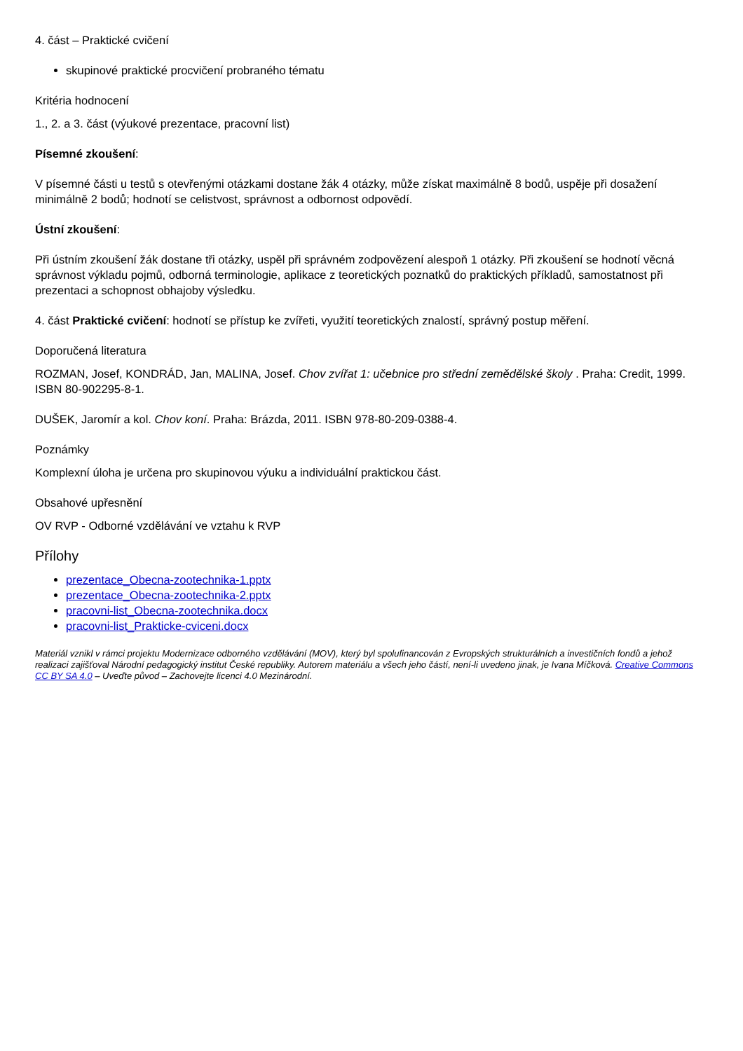4. část – Praktické cvičení
skupinové praktické procvičení probraného tématu
Kritéria hodnocení
1., 2. a 3. část (výukové prezentace, pracovní list)
Písemné zkoušení:
V písemné části u testů s otevřenými otázkami dostane žák 4 otázky, může získat maximálně 8 bodů, uspěje při dosažení minimálně 2 bodů; hodnotí se celistvost, správnost a odbornost odpovědí.
Ústní zkoušení:
Při ústním zkoušení žák dostane tři otázky, uspěl při správném zodpovězení alespoň 1 otázky. Při zkoušení se hodnotí věcná správnost výkladu pojmů, odborná terminologie, aplikace z teoretických poznatků do praktických příkladů, samostatnost při prezentaci a schopnost obhajoby výsledku.
4. část Praktické cvičení: hodnotí se přístup ke zvířeti, využití teoretických znalostí, správný postup měření.
Doporučená literatura
ROZMAN, Josef, KONDRÁD, Jan, MALINA, Josef. Chov zvířat 1: učebnice pro střední zemědělské školy . Praha: Credit, 1999. ISBN 80-902295-8-1.
DUŠEK, Jaromír a kol. Chov koní. Praha: Brázda, 2011. ISBN 978-80-209-0388-4.
Poznámky
Komplexní úloha je určena pro skupinovou výuku a individuální praktickou část.
Obsahové upřesnění
OV RVP - Odborné vzdělávání ve vztahu k RVP
Přílohy
prezentace_Obecna-zootechnika-1.pptx
prezentace_Obecna-zootechnika-2.pptx
pracovni-list_Obecna-zootechnika.docx
pracovni-list_Prakticke-cviceni.docx
Materiál vznikl v rámci projektu Modernizace odborného vzdělávání (MOV), který byl spolufinancován z Evropských strukturálních a investičních fondů a jehož realizaci zajišťoval Národní pedagogický institut České republiky. Autorem materiálu a všech jeho částí, není-li uvedeno jinak, je Ivana Míčková. Creative Commons CC BY SA 4.0 – Uveďte původ – Zachovejte licenci 4.0 Mezinárodní.